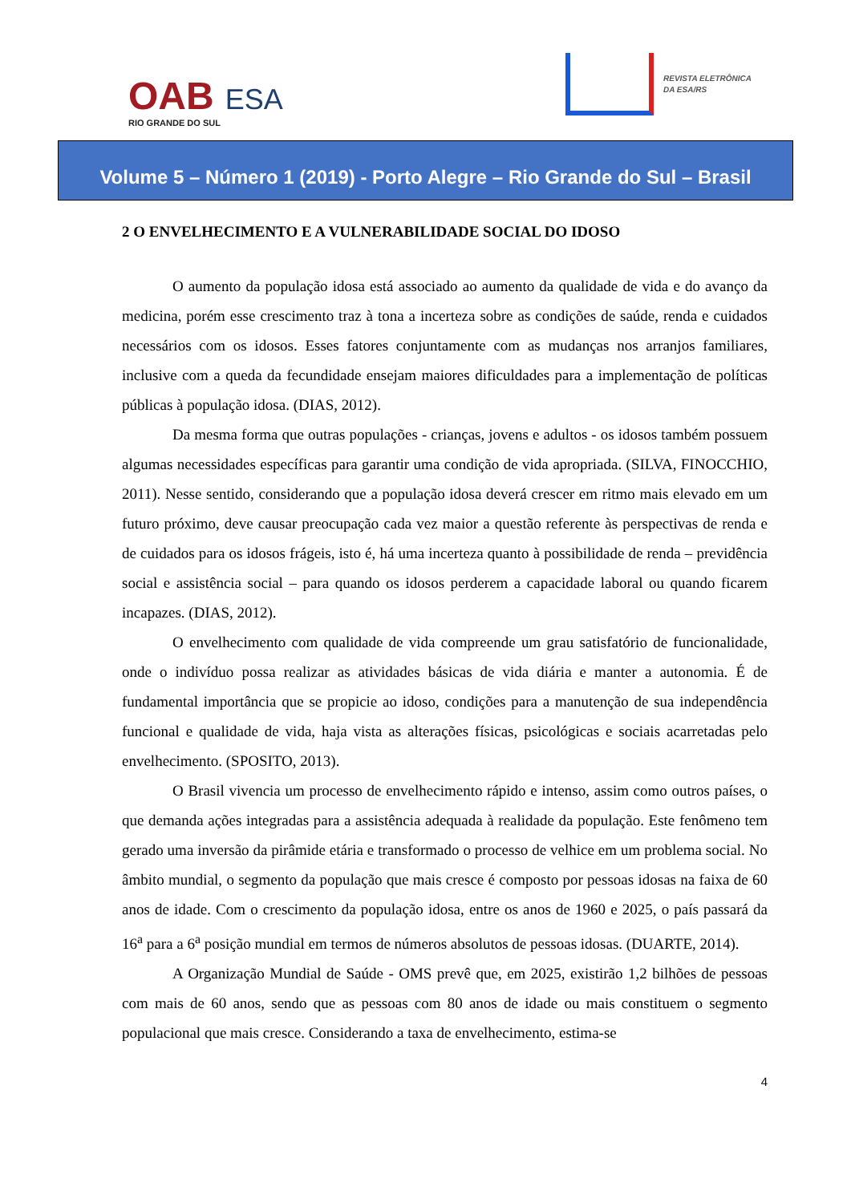OAB ESA
RIO GRANDE DO SUL
REVISTA ELETRÔNICA
DA ESA/RS
Volume 5 – Número 1 (2019) - Porto Alegre – Rio Grande do Sul – Brasil
2 O ENVELHECIMENTO E A VULNERABILIDADE SOCIAL DO IDOSO
O aumento da população idosa está associado ao aumento da qualidade de vida e do avanço da medicina, porém esse crescimento traz à tona a incerteza sobre as condições de saúde, renda e cuidados necessários com os idosos. Esses fatores conjuntamente com as mudanças nos arranjos familiares, inclusive com a queda da fecundidade ensejam maiores dificuldades para a implementação de políticas públicas à população idosa. (DIAS, 2012).
Da mesma forma que outras populações - crianças, jovens e adultos - os idosos também possuem algumas necessidades específicas para garantir uma condição de vida apropriada. (SILVA, FINOCCHIO, 2011). Nesse sentido, considerando que a população idosa deverá crescer em ritmo mais elevado em um futuro próximo, deve causar preocupação cada vez maior a questão referente às perspectivas de renda e de cuidados para os idosos frágeis, isto é, há uma incerteza quanto à possibilidade de renda – previdência social e assistência social – para quando os idosos perderem a capacidade laboral ou quando ficarem incapazes. (DIAS, 2012).
O envelhecimento com qualidade de vida compreende um grau satisfatório de funcionalidade, onde o indivíduo possa realizar as atividades básicas de vida diária e manter a autonomia. É de fundamental importância que se propicie ao idoso, condições para a manutenção de sua independência funcional e qualidade de vida, haja vista as alterações físicas, psicológicas e sociais acarretadas pelo envelhecimento. (SPOSITO, 2013).
O Brasil vivencia um processo de envelhecimento rápido e intenso, assim como outros países, o que demanda ações integradas para a assistência adequada à realidade da população. Este fenômeno tem gerado uma inversão da pirâmide etária e transformado o processo de velhice em um problema social. No âmbito mundial, o segmento da população que mais cresce é composto por pessoas idosas na faixa de 60 anos de idade. Com o crescimento da população idosa, entre os anos de 1960 e 2025, o país passará da 16<sup>a</sup> para a 6<sup>a</sup> posição mundial em termos de números absolutos de pessoas idosas. (DUARTE, 2014).
A Organização Mundial de Saúde - OMS prevê que, em 2025, existirão 1,2 bilhões de pessoas com mais de 60 anos, sendo que as pessoas com 80 anos de idade ou mais constituem o segmento populacional que mais cresce. Considerando a taxa de envelhecimento, estima-se
4